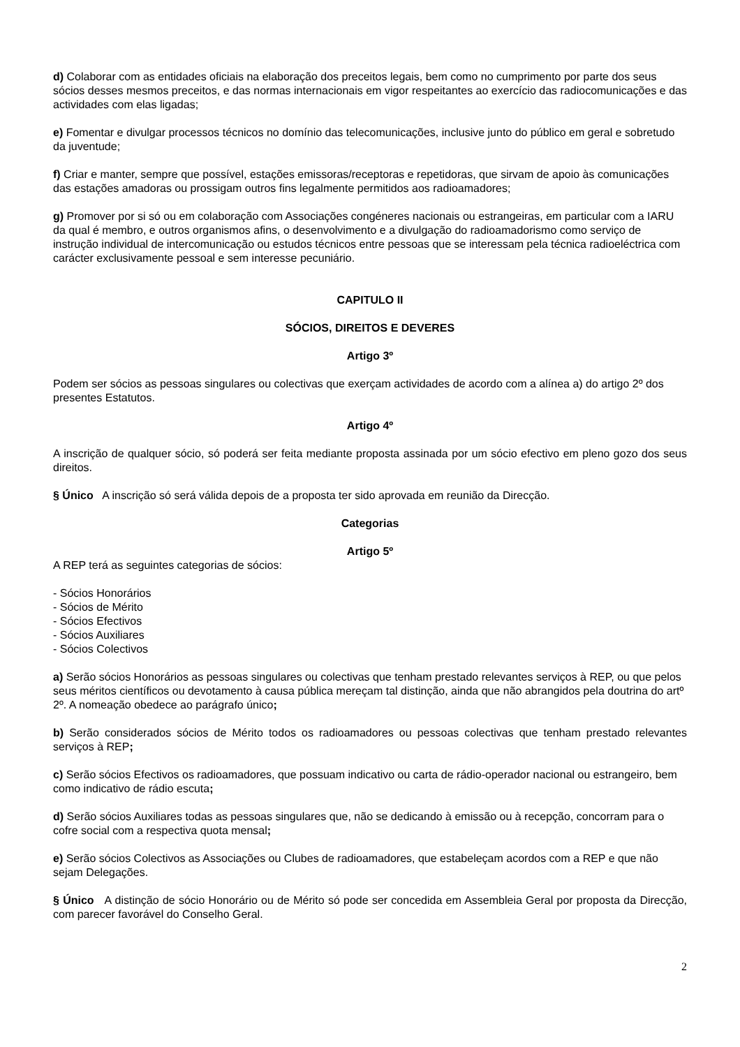d) Colaborar com as entidades oficiais na elaboração dos preceitos legais, bem como no cumprimento por parte dos seus sócios desses mesmos preceitos, e das normas internacionais em vigor respeitantes ao exercício das radiocomunicações e das actividades com elas ligadas;
e) Fomentar e divulgar processos técnicos no domínio das telecomunicações, inclusive junto do público em geral e sobretudo da juventude;
f) Criar e manter, sempre que possível, estações emissoras/receptoras e repetidoras, que sirvam de apoio às comunicações das estações amadoras ou prossigam outros fins legalmente permitidos aos radioamadores;
g) Promover por si só ou em colaboração com Associações congéneres nacionais ou estrangeiras, em particular com a IARU da qual é membro, e outros organismos afins, o desenvolvimento e a divulgação do radioamadorismo como serviço de instrução individual de intercomunicação ou estudos técnicos entre pessoas que se interessam pela técnica radioeléctrica com carácter exclusivamente pessoal e sem interesse pecuniário.
CAPITULO II
SÓCIOS, DIREITOS E DEVERES
Artigo 3º
Podem ser sócios as pessoas singulares ou colectivas que exerçam actividades de acordo com a alínea a) do artigo 2º dos presentes Estatutos.
Artigo 4º
A inscrição de qualquer sócio, só poderá ser feita mediante proposta assinada por um sócio efectivo em pleno gozo dos seus direitos.
§ Único A inscrição só será válida depois de a proposta ter sido aprovada em reunião da Direcção.
Categorias
Artigo 5º
A REP terá as seguintes categorias de sócios:
- Sócios Honorários
- Sócios de Mérito
- Sócios Efectivos
- Sócios Auxiliares
- Sócios Colectivos
a) Serão sócios Honorários as pessoas singulares ou colectivas que tenham prestado relevantes serviços à REP, ou que pelos seus méritos científicos ou devotamento à causa pública mereçam tal distinção, ainda que não abrangidos pela doutrina do artº 2º. A nomeação obedece ao parágrafo único;
b) Serão considerados sócios de Mérito todos os radioamadores ou pessoas colectivas que tenham prestado relevantes serviços à REP;
c) Serão sócios Efectivos os radioamadores, que possuam indicativo ou carta de rádio-operador nacional ou estrangeiro, bem como indicativo de rádio escuta;
d) Serão sócios Auxiliares todas as pessoas singulares que, não se dedicando à emissão ou à recepção, concorram para o cofre social com a respectiva quota mensal;
e) Serão sócios Colectivos as Associações ou Clubes de radioamadores, que estabeleçam acordos com a REP e que não sejam Delegações.
§ Único A distinção de sócio Honorário ou de Mérito só pode ser concedida em Assembleia Geral por proposta da Direcção, com parecer favorável do Conselho Geral.
2